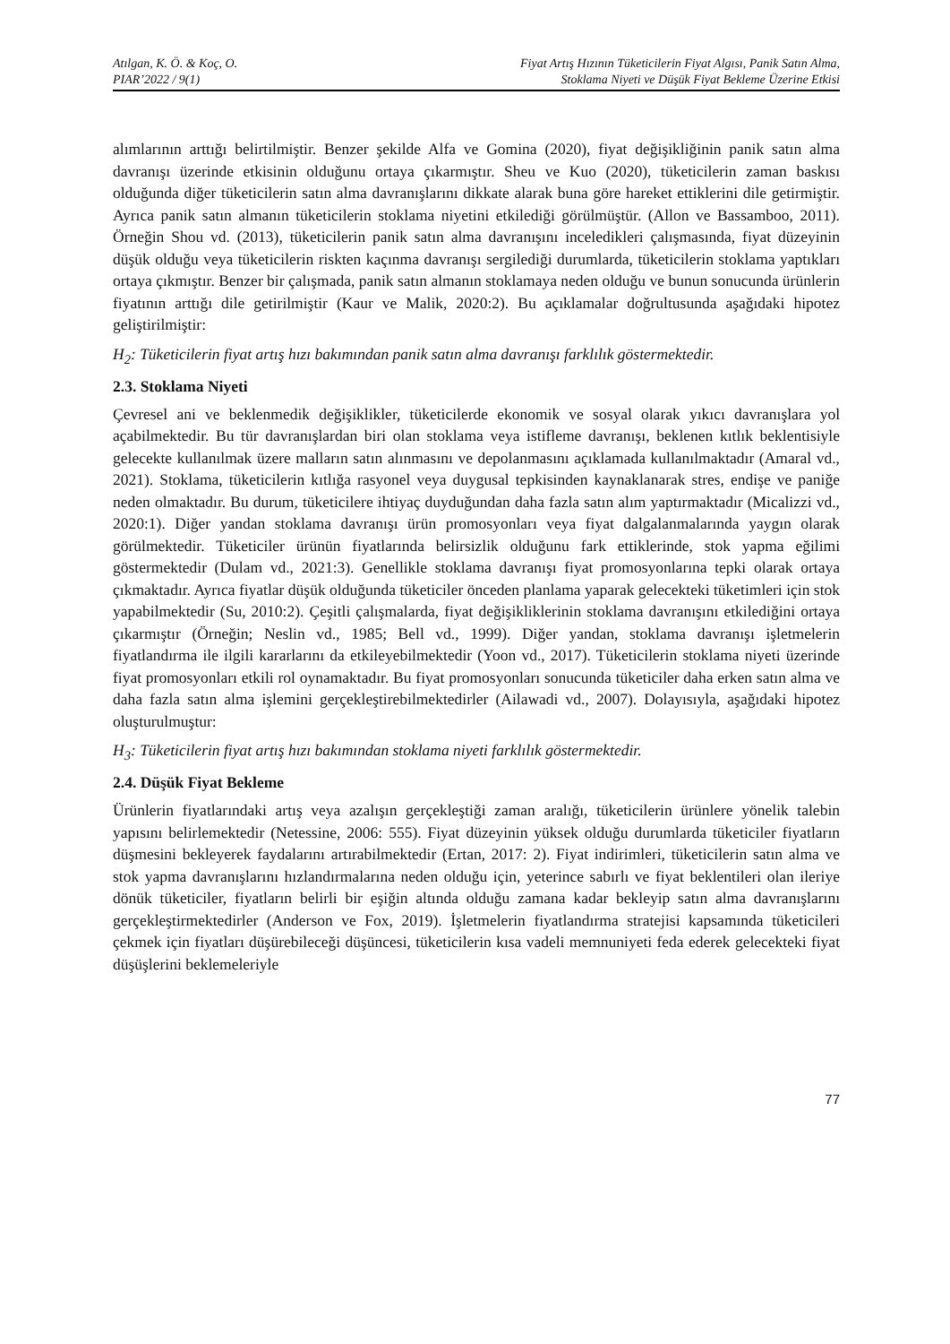Atılgan, K. Ö. & Koç, O.
PIAR’2022 / 9(1)
Fiyat Artış Hızının Tüketicilerin Fiyat Algısı, Panik Satın Alma,
Stoklama Niyeti ve Düşük Fiyat Bekleme Üzerine Etkisi
alımlarının arttığı belirtilmiştir. Benzer şekilde Alfa ve Gomina (2020), fiyat değişikliğinin panik satın alma davranışı üzerinde etkisinin olduğunu ortaya çıkarmıştır. Sheu ve Kuo (2020), tüketicilerin zaman baskısı olduğunda diğer tüketicilerin satın alma davranışlarını dikkate alarak buna göre hareket ettiklerini dile getirmiştir. Ayrıca panik satın almanın tüketicilerin stoklama niyetini etkilediği görülmüştür. (Allon ve Bassamboo, 2011). Örneğin Shou vd. (2013), tüketicilerin panik satın alma davranışını inceledikleri çalışmasında, fiyat düzeyinin düşük olduğu veya tüketicilerin riskten kaçınma davranışı sergilediği durumlarda, tüketicilerin stoklama yaptıkları ortaya çıkmıştır. Benzer bir çalışmada, panik satın almanın stoklamaya neden olduğu ve bunun sonucunda ürünlerin fiyatının arttığı dile getirilmiştir (Kaur ve Malik, 2020:2). Bu açıklamalar doğrultusunda aşağıdaki hipotez geliştirilmiştir:
H<sub>2</sub>: Tüketicilerin fiyat artış hızı bakımından panik satın alma davranışı farklılık göstermektedir.
2.3. Stoklama Niyeti
Çevresel ani ve beklenmedik değişiklikler, tüketicilerde ekonomik ve sosyal olarak yıkıcı davranışlara yol açabilmektedir. Bu tür davranışlardan biri olan stoklama veya istifleme davranışı, beklenen kıtlık beklentisiyle gelecekte kullanılmak üzere malların satın alınmasını ve depolanmasını açıklamada kullanılmaktadır (Amaral vd., 2021). Stoklama, tüketicilerin kıtlığa rasyonel veya duygusal tepkisinden kaynaklanarak stres, endişe ve paniğe neden olmaktadır. Bu durum, tüketicilere ihtiyaç duyduğundan daha fazla satın alım yaptırmaktadır (Micalizzi vd., 2020:1). Diğer yandan stoklama davranışı ürün promosyonları veya fiyat dalgalanmalarında yaygın olarak görülmektedir. Tüketiciler ürünün fiyatlarında belirsizlik olduğunu fark ettiklerinde, stok yapma eğilimi göstermektedir (Dulam vd., 2021:3). Genellikle stoklama davranışı fiyat promosyonlarına tepki olarak ortaya çıkmaktadır. Ayrıca fiyatlar düşük olduğunda tüketiciler önceden planlama yaparak gelecekteki tüketimleri için stok yapabilmektedir (Su, 2010:2). Çeşitli çalışmalarda, fiyat değişikliklerinin stoklama davranışını etkilediğini ortaya çıkarmıştır (Örneğin; Neslin vd., 1985; Bell vd., 1999). Diğer yandan, stoklama davranışı işletmelerin fiyatlandırma ile ilgili kararlarını da etkileyebilmektedir (Yoon vd., 2017). Tüketicilerin stoklama niyeti üzerinde fiyat promosyonları etkili rol oynamaktadır. Bu fiyat promosyonları sonucunda tüketiciler daha erken satın alma ve daha fazla satın alma işlemini gerçekleştirebilmektedirler (Ailawadi vd., 2007). Dolayısıyla, aşağıdaki hipotez oluşturulmuştur:
H<sub>3</sub>: Tüketicilerin fiyat artış hızı bakımından stoklama niyeti farklılık göstermektedir.
2.4. Düşük Fiyat Bekleme
Ürünlerin fiyatlarındaki artış veya azalışın gerçekleştiği zaman aralığı, tüketicilerin ürünlere yönelik talebin yapısını belirlemektedir (Netessine, 2006: 555). Fiyat düzeyinin yüksek olduğu durumlarda tüketiciler fiyatların düşmesini bekleyerek faydalarını artırabilmektedir (Ertan, 2017: 2). Fiyat indirimleri, tüketicilerin satın alma ve stok yapma davranışlarını hızlandırmalarına neden olduğu için, yeterince sabırlı ve fiyat beklentileri olan ileriye dönük tüketiciler, fiyatların belirli bir eşiğin altında olduğu zamana kadar bekleyip satın alma davranışlarını gerçekleştirmektedirler (Anderson ve Fox, 2019). İşletmelerin fiyatlandırma stratejisi kapsamında tüketicileri çekmek için fiyatları düşürebileceği düşüncesi, tüketicilerin kısa vadeli memnuniyeti feda ederek gelecekteki fiyat düşüşlerini beklemeleriyle
77